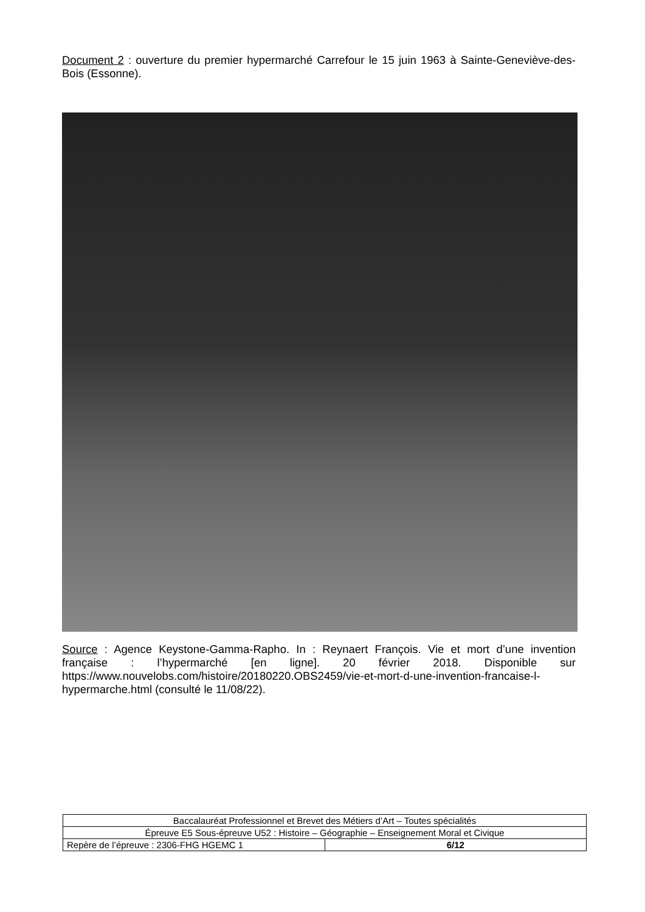Document 2 : ouverture du premier hypermarché Carrefour le 15 juin 1963 à Sainte-Geneviève-des-Bois (Essonne).
Source : Agence Keystone-Gamma-Rapho. In : Reynaert François. Vie et mort d’une invention française : l’hypermarché [en ligne]. 20 février 2018. Disponible sur https://www.nouvelobs.com/histoire/20180220.OBS2459/vie-et-mort-d-une-invention-francaise-l-hypermarche.html (consulté le 11/08/22).
| Baccalauréat Professionnel et Brevet des Métiers d’Art – Toutes spécialités | |
| Épreuve E5 Sous-épreuve U52 : Histoire – Géographie – Enseignement Moral et Civique | |
| Repère de l’épreuve : 2306-FHG HGEMC 1 | 6/12 |